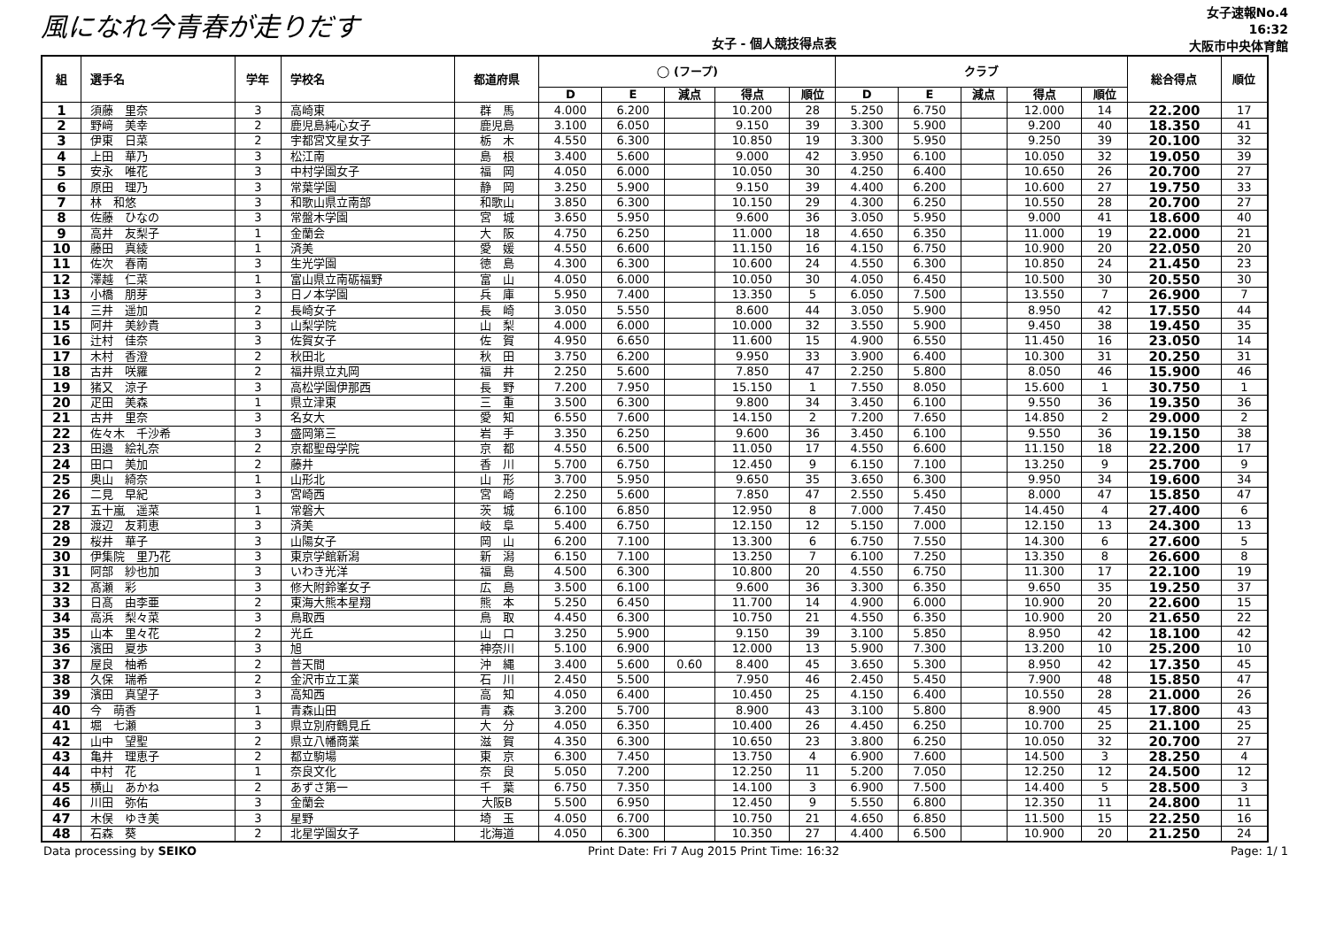風になれ今青春が走りだす
女子 - 個人競技得点表
女子速報No.4
16:32
大阪市中央体育館
| 組 | 選手名 | 学年 | 学校名 | 都道府県 | ◯ (フープ) | | | | | クラブ | | | | | 総合得点 | 順位 |
| --- | --- | --- | --- | --- | --- | --- | --- | --- | --- | --- | --- | --- | --- | --- | --- | --- |
| | | | | | D | E | 減点 | 得点 | 順位 | D | E | 減点 | 得点 | 順位 | | |
| 1 | 須藤 里奈 | 3 | 高崎東 | 群 馬 | 4.000 | 6.200 | | 10.200 | 28 | 5.250 | 6.750 | | 12.000 | 14 | 22.200 | 17 |
| 2 | 野﨑 美幸 | 2 | 鹿児島純心女子 | 鹿児島 | 3.100 | 6.050 | | 9.150 | 39 | 3.300 | 5.900 | | 9.200 | 40 | 18.350 | 41 |
| 3 | 伊東 日菜 | 2 | 宇都宮文星女子 | 栃 木 | 4.550 | 6.300 | | 10.850 | 19 | 3.300 | 5.950 | | 9.250 | 39 | 20.100 | 32 |
| 4 | 上田 華乃 | 3 | 松江南 | 島 根 | 3.400 | 5.600 | | 9.000 | 42 | 3.950 | 6.100 | | 10.050 | 32 | 19.050 | 39 |
| 5 | 安永 唯花 | 3 | 中村学園女子 | 福 岡 | 4.050 | 6.000 | | 10.050 | 30 | 4.250 | 6.400 | | 10.650 | 26 | 20.700 | 27 |
| 6 | 原田 理乃 | 3 | 常葉学園 | 静 岡 | 3.250 | 5.900 | | 9.150 | 39 | 4.400 | 6.200 | | 10.600 | 27 | 19.750 | 33 |
| 7 | 林 和悠 | 3 | 和歌山県立南部 | 和歌山 | 3.850 | 6.300 | | 10.150 | 29 | 4.300 | 6.250 | | 10.550 | 28 | 20.700 | 27 |
| 8 | 佐藤 ひなの | 3 | 常盤木学園 | 宮 城 | 3.650 | 5.950 | | 9.600 | 36 | 3.050 | 5.950 | | 9.000 | 41 | 18.600 | 40 |
| 9 | 高井 友梨子 | 1 | 金蘭会 | 大 阪 | 4.750 | 6.250 | | 11.000 | 18 | 4.650 | 6.350 | | 11.000 | 19 | 22.000 | 21 |
| 10 | 藤田 真綾 | 1 | 済美 | 愛 媛 | 4.550 | 6.600 | | 11.150 | 16 | 4.150 | 6.750 | | 10.900 | 20 | 22.050 | 20 |
| 11 | 佐次 春南 | 3 | 生光学園 | 徳 島 | 4.300 | 6.300 | | 10.600 | 24 | 4.550 | 6.300 | | 10.850 | 24 | 21.450 | 23 |
| 12 | 澤越 仁菜 | 1 | 富山県立南砺福野 | 富 山 | 4.050 | 6.000 | | 10.050 | 30 | 4.050 | 6.450 | | 10.500 | 30 | 20.550 | 30 |
| 13 | 小橋 朋芽 | 3 | 日ノ本学園 | 兵 庫 | 5.950 | 7.400 | | 13.350 | 5 | 6.050 | 7.500 | | 13.550 | 7 | 26.900 | 7 |
| 14 | 三井 遥加 | 2 | 長崎女子 | 長 崎 | 3.050 | 5.550 | | 8.600 | 44 | 3.050 | 5.900 | | 8.950 | 42 | 17.550 | 44 |
| 15 | 阿井 美紗貴 | 3 | 山梨学院 | 山 梨 | 4.000 | 6.000 | | 10.000 | 32 | 3.550 | 5.900 | | 9.450 | 38 | 19.450 | 35 |
| 16 | 辻村 佳奈 | 3 | 佐賀女子 | 佐 賀 | 4.950 | 6.650 | | 11.600 | 15 | 4.900 | 6.550 | | 11.450 | 16 | 23.050 | 14 |
| 17 | 木村 香澄 | 2 | 秋田北 | 秋 田 | 3.750 | 6.200 | | 9.950 | 33 | 3.900 | 6.400 | | 10.300 | 31 | 20.250 | 31 |
| 18 | 古井 咲羅 | 2 | 福井県立丸岡 | 福 井 | 2.250 | 5.600 | | 7.850 | 47 | 2.250 | 5.800 | | 8.050 | 46 | 15.900 | 46 |
| 19 | 猪又 涼子 | 3 | 高松学園伊那西 | 長 野 | 7.200 | 7.950 | | 15.150 | 1 | 7.550 | 8.050 | | 15.600 | 1 | 30.750 | 1 |
| 20 | 疋田 美森 | 1 | 県立津東 | 三 重 | 3.500 | 6.300 | | 9.800 | 34 | 3.450 | 6.100 | | 9.550 | 36 | 19.350 | 36 |
| 21 | 古井 里奈 | 3 | 名女大 | 愛 知 | 6.550 | 7.600 | | 14.150 | 2 | 7.200 | 7.650 | | 14.850 | 2 | 29.000 | 2 |
| 22 | 佐々木 千沙希 | 3 | 盛岡第三 | 岩 手 | 3.350 | 6.250 | | 9.600 | 36 | 3.450 | 6.100 | | 9.550 | 36 | 19.150 | 38 |
| 23 | 田邉 絵礼奈 | 2 | 京都聖母学院 | 京 都 | 4.550 | 6.500 | | 11.050 | 17 | 4.550 | 6.600 | | 11.150 | 18 | 22.200 | 17 |
| 24 | 田口 美加 | 2 | 藤井 | 香 川 | 5.700 | 6.750 | | 12.450 | 9 | 6.150 | 7.100 | | 13.250 | 9 | 25.700 | 9 |
| 25 | 奥山 綺奈 | 1 | 山形北 | 山 形 | 3.700 | 5.950 | | 9.650 | 35 | 3.650 | 6.300 | | 9.950 | 34 | 19.600 | 34 |
| 26 | 二見 早紀 | 3 | 宮崎西 | 宮 崎 | 2.250 | 5.600 | | 7.850 | 47 | 2.550 | 5.450 | | 8.000 | 47 | 15.850 | 47 |
| 27 | 五十嵐 遥菜 | 1 | 常磐大 | 茨 城 | 6.100 | 6.850 | | 12.950 | 8 | 7.000 | 7.450 | | 14.450 | 4 | 27.400 | 6 |
| 28 | 渡辺 友莉恵 | 3 | 済美 | 岐 阜 | 5.400 | 6.750 | | 12.150 | 12 | 5.150 | 7.000 | | 12.150 | 13 | 24.300 | 13 |
| 29 | 桜井 華子 | 3 | 山陽女子 | 岡 山 | 6.200 | 7.100 | | 13.300 | 6 | 6.750 | 7.550 | | 14.300 | 6 | 27.600 | 5 |
| 30 | 伊集院 里乃花 | 3 | 東京学館新潟 | 新 潟 | 6.150 | 7.100 | | 13.250 | 7 | 6.100 | 7.250 | | 13.350 | 8 | 26.600 | 8 |
| 31 | 阿部 紗也加 | 3 | いわき光洋 | 福 島 | 4.500 | 6.300 | | 10.800 | 20 | 4.550 | 6.750 | | 11.300 | 17 | 22.100 | 19 |
| 32 | 髙瀬 彩 | 3 | 修大附鈴峯女子 | 広 島 | 3.500 | 6.100 | | 9.600 | 36 | 3.300 | 6.350 | | 9.650 | 35 | 19.250 | 37 |
| 33 | 日髙 由李亜 | 2 | 東海大熊本星翔 | 熊 本 | 5.250 | 6.450 | | 11.700 | 14 | 4.900 | 6.000 | | 10.900 | 20 | 22.600 | 15 |
| 34 | 高浜 梨々菜 | 3 | 鳥取西 | 鳥 取 | 4.450 | 6.300 | | 10.750 | 21 | 4.550 | 6.350 | | 10.900 | 20 | 21.650 | 22 |
| 35 | 山本 里々花 | 2 | 光丘 | 山 口 | 3.250 | 5.900 | | 9.150 | 39 | 3.100 | 5.850 | | 8.950 | 42 | 18.100 | 42 |
| 36 | 濱田 夏歩 | 3 | 旭 | 神奈川 | 5.100 | 6.900 | | 12.000 | 13 | 5.900 | 7.300 | | 13.200 | 10 | 25.200 | 10 |
| 37 | 屋良 柚希 | 2 | 普天間 | 沖 縄 | 3.400 | 5.600 | 0.60 | 8.400 | 45 | 3.650 | 5.300 | | 8.950 | 42 | 17.350 | 45 |
| 38 | 久保 瑞希 | 2 | 金沢市立工業 | 石 川 | 2.450 | 5.500 | | 7.950 | 46 | 2.450 | 5.450 | | 7.900 | 48 | 15.850 | 47 |
| 39 | 濱田 真望子 | 3 | 高知西 | 高 知 | 4.050 | 6.400 | | 10.450 | 25 | 4.150 | 6.400 | | 10.550 | 28 | 21.000 | 26 |
| 40 | 今 萌香 | 1 | 青森山田 | 青 森 | 3.200 | 5.700 | | 8.900 | 43 | 3.100 | 5.800 | | 8.900 | 45 | 17.800 | 43 |
| 41 | 堀 七瀬 | 3 | 県立別府鶴見丘 | 大 分 | 4.050 | 6.350 | | 10.400 | 26 | 4.450 | 6.250 | | 10.700 | 25 | 21.100 | 25 |
| 42 | 山中 望聖 | 2 | 県立八幡商業 | 滋 賀 | 4.350 | 6.300 | | 10.650 | 23 | 3.800 | 6.250 | | 10.050 | 32 | 20.700 | 27 |
| 43 | 亀井 理恵子 | 2 | 都立駒場 | 東 京 | 6.300 | 7.450 | | 13.750 | 4 | 6.900 | 7.600 | | 14.500 | 3 | 28.250 | 4 |
| 44 | 中村 花 | 1 | 奈良文化 | 奈 良 | 5.050 | 7.200 | | 12.250 | 11 | 5.200 | 7.050 | | 12.250 | 12 | 24.500 | 12 |
| 45 | 横山 あかね | 2 | あずさ第一 | 千 葉 | 6.750 | 7.350 | | 14.100 | 3 | 6.900 | 7.500 | | 14.400 | 5 | 28.500 | 3 |
| 46 | 川田 弥佑 | 3 | 金蘭会 | 大阪B | 5.500 | 6.950 | | 12.450 | 9 | 5.550 | 6.800 | | 12.350 | 11 | 24.800 | 11 |
| 47 | 木俣 ゆき美 | 3 | 星野 | 埼 玉 | 4.050 | 6.700 | | 10.750 | 21 | 4.650 | 6.850 | | 11.500 | 15 | 22.250 | 16 |
| 48 | 石森 葵 | 2 | 北星学園女子 | 北海道 | 4.050 | 6.300 | | 10.350 | 27 | 4.400 | 6.500 | | 10.900 | 20 | 21.250 | 24 |
Data processing by SEIKO Print Date: Fri 7 Aug 2015 Print Time: 16:32 Page: 1/ 1